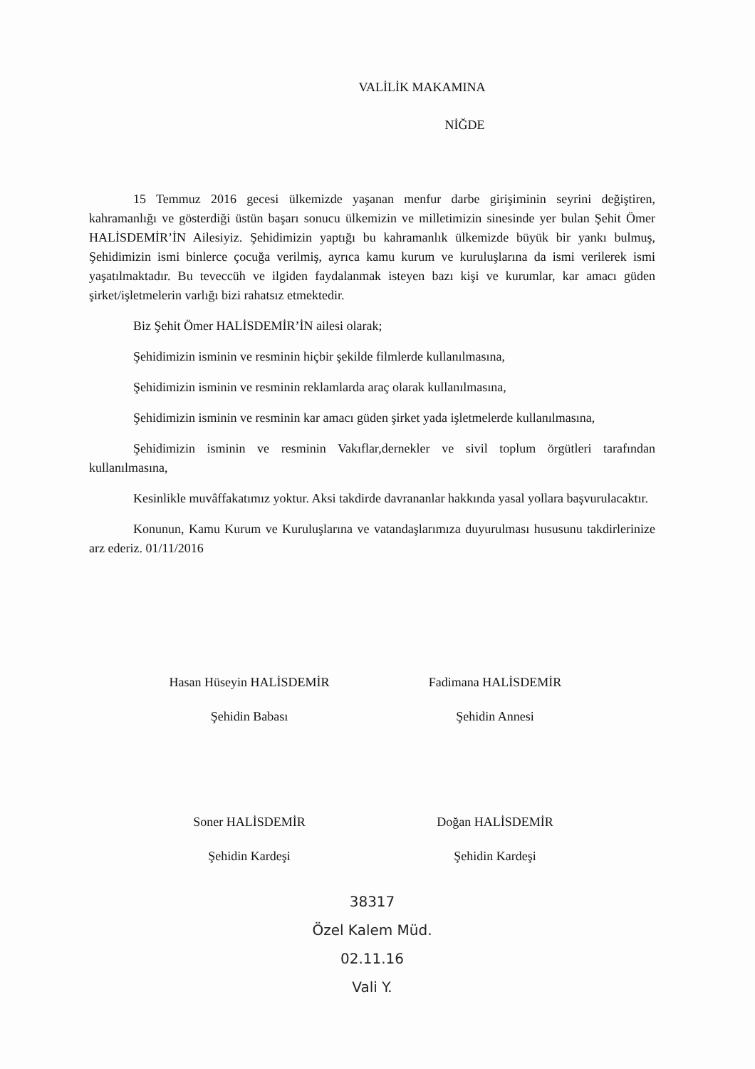VALİLİK MAKAMINA
NİĞDE
15 Temmuz 2016 gecesi ülkemizde yaşanan menfur darbe girişiminin seyrini değiştiren, kahramanlığı ve gösterdiği üstün başarı sonucu ülkemizin ve milletimizin sinesinde yer bulan Şehit Ömer HALİSDEMİR’İN Ailesiyiz. Şehidimizin yaptığı bu kahramanlık ülkemizde büyük bir yankı bulmuş, Şehidimizin ismi binlerce çocuğa verilmiş, ayrıca kamu kurum ve kuruluşlarına da ismi verilerek ismi yaşatılmaktadır. Bu teveccüh ve ilgiden faydalanmak isteyen bazı kişi ve kurumlar, kar amacı güden şirket/işletmelerin varlığı bizi rahatsız etmektedir.
Biz Şehit Ömer HALİSDEMİR’İN ailesi olarak;
Şehidimizin isminin ve resminin hiçbir şekilde filmlerde kullanılmasına,
Şehidimizin isminin ve resminin reklamlarda araç olarak kullanılmasına,
Şehidimizin isminin ve resminin kar amacı güden şirket yada işletmelerde kullanılmasına,
Şehidimizin isminin ve resminin Vakıflar,dernekler ve sivil toplum örgütleri tarafından kullanılmasına,
Kesinlikle muvâffakatımız yoktur. Aksi takdirde davrananlar hakkında yasal yollara başvurulacaktır.
Konunun, Kamu Kurum ve Kuruluşlarına ve vatandaşlarımıza duyurulması hususunu takdirlerinize arz ederiz. 01/11/2016
Hasan Hüseyin HALİSDEMİR
Şehidin Babası
Fadimana HALİSDEMİR
Şehidin Annesi
Soner HALİSDEMİR
Şehidin Kardeşi
Doğan HALİSDEMİR
Şehidin Kardeşi
38317
Özel Kalem Müd.
02.11.16
Vali Y.